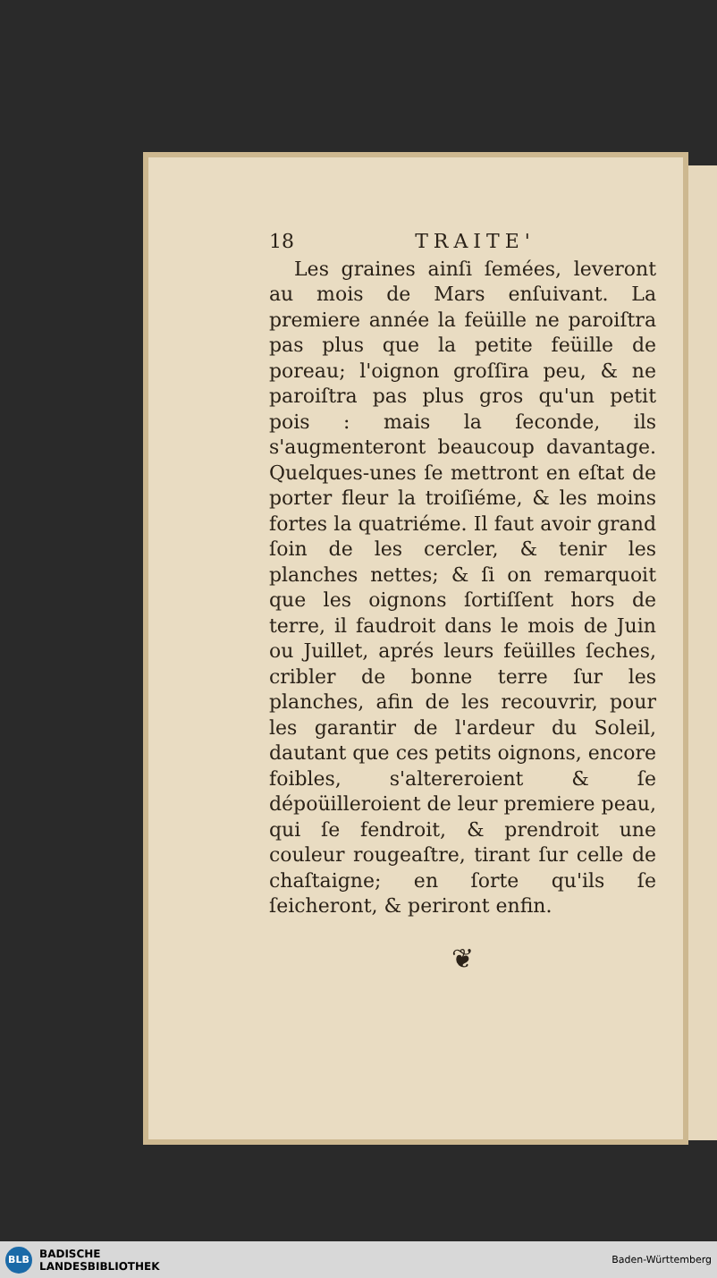18 TRAITE'
Les graines ainſi ſemées, leveront au mois de Mars enſuivant. La premiere année la feüille ne paroiſtra pas plus que la petite feüille de poreau; l'oignon groſſira peu, & ne paroiſtra pas plus gros qu'un petit pois : mais la ſeconde, ils s'augmenteront beaucoup davantage. Quelques-unes ſe mettront en eſtat de porter fleur la troiſiéme, & les moins fortes la quatriéme. Il faut avoir grand ſoin de les cercler, & tenir les planches nettes; & ſi on remarquoit que les oignons ſortiſſent hors de terre, il faudroit dans le mois de Juin ou Juillet, aprés leurs feüilles ſeches, cribler de bonne terre ſur les planches, afin de les recouvrir, pour les garantir de l'ardeur du Soleil, dautant que ces petits oignons, encore foibles, s'altereroient & ſe dépoüilleroient de leur premiere peau, qui ſe fendroit, & prendroit une couleur rougeaſtre, tirant ſur celle de chaſtaigne; en ſorte qu'ils ſe ſeicheront, & periront enfin.
❦
BLB
BADISCHE
LANDESBIBLIOTHEK
Baden-Württemberg